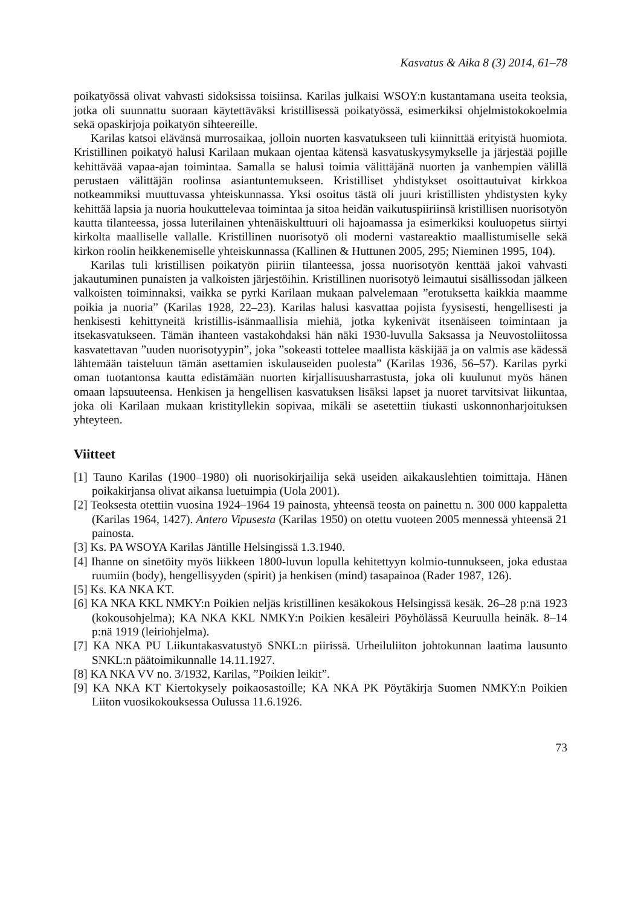Kasvatus & Aika 8 (3) 2014, 61–78
poikatyössä olivat vahvasti sidoksissa toisiinsa. Karilas julkaisi WSOY:n kustantamana useita teoksia, jotka oli suunnattu suoraan käytettäväksi kristillisessä poikatyössä, esimerkiksi ohjelmistokokoelmia sekä opaskirjoja poikatyön sihteereille.
Karilas katsoi elävänsä murrosaikaa, jolloin nuorten kasvatukseen tuli kiinnittää erityistä huomiota. Kristillinen poikatyö halusi Karilaan mukaan ojentaa kätensä kasvatuskysymykselle ja järjestää pojille kehittävää vapaa-ajan toimintaa. Samalla se halusi toimia välittäjänä nuorten ja vanhempien välillä perustaen välittäjän roolinsa asiantuntemukseen. Kristilliset yhdistykset osoittautuivat kirkkoa notkeammiksi muuttuvassa yhteiskunnassa. Yksi osoitus tästä oli juuri kristillisten yhdistysten kyky kehittää lapsia ja nuoria houkuttelevaa toimintaa ja sitoa heidän vaikutuspiiriinsä kristillisen nuorisotyön kautta tilanteessa, jossa luterilainen yhtenäiskulttuuri oli hajoamassa ja esimerkiksi kouluopetus siirtyi kirkolta maalliselle vallalle. Kristillinen nuorisotyö oli moderni vastareaktio maallistumiselle sekä kirkon roolin heikkenemiselle yhteiskunnassa (Kallinen & Huttunen 2005, 295; Nieminen 1995, 104).
Karilas tuli kristillisen poikatyön piiriin tilanteessa, jossa nuorisotyön kenttää jakoi vahvasti jakautuminen punaisten ja valkoisten järjestöihin. Kristillinen nuorisotyö leimautui sisällissodan jälkeen valkoisten toiminnaksi, vaikka se pyrki Karilaan mukaan palvelemaan ”erotuksetta kaikkia maamme poikia ja nuoria” (Karilas 1928, 22–23). Karilas halusi kasvattaa pojista fyysisesti, hengellisesti ja henkisesti kehittyneitä kristillis-isänmaallisia miehiä, jotka kykenivät itsenäiseen toimintaan ja itsekasvatukseen. Tämän ihanteen vastakohdaksi hän näki 1930-luvulla Saksassa ja Neuvostoliitossa kasvatettavan ”uuden nuorisotyypin”, joka ”sokeasti tottelee maallista käskijää ja on valmis ase kädessä lähtemään taisteluun tämän asettamien iskulauseiden puolesta” (Karilas 1936, 56–57). Karilas pyrki oman tuotantonsa kautta edistämään nuorten kirjallisuusharrastusta, joka oli kuulunut myös hänen omaan lapsuuteensa. Henkisen ja hengellisen kasvatuksen lisäksi lapset ja nuoret tarvitsivat liikuntaa, joka oli Karilaan mukaan kristityllekin sopivaa, mikäli se asetettiin tiukasti uskonnonharjoituksen yhteyteen.
Viitteet
[1] Tauno Karilas (1900–1980) oli nuorisokirjailija sekä useiden aikakauslehtien toimittaja. Hänen poikakirjansa olivat aikansa luetuimpia (Uola 2001).
[2] Teoksesta otettiin vuosina 1924–1964 19 painosta, yhteensä teosta on painettu n. 300 000 kappaletta (Karilas 1964, 1427). Antero Vipusesta (Karilas 1950) on otettu vuoteen 2005 mennessä yhteensä 21 painosta.
[3] Ks. PA WSOYA Karilas Jäntille Helsingissä 1.3.1940.
[4] Ihanne on sinetöity myös liikkeen 1800-luvun lopulla kehitettyyn kolmio-tunnukseen, joka edustaa ruumiin (body), hengellisyyden (spirit) ja henkisen (mind) tasapainoa (Rader 1987, 126).
[5] Ks. KA NKA KT.
[6] KA NKA KKL NMKY:n Poikien neljäs kristillinen kesäkokous Helsingissä kesäk. 26–28 p:nä 1923 (kokousohjelma); KA NKA KKL NMKY:n Poikien kesäleiri Pöyhölässä Keuruulla heinäk. 8–14 p:nä 1919 (leiriohjelma).
[7] KA NKA PU Liikuntakasvatustyö SNKL:n piirissä. Urheiluliiton johtokunnan laatima lausunto SNKL:n päätoimikunnalle 14.11.1927.
[8] KA NKA VV no. 3/1932, Karilas, ”Poikien leikit”.
[9] KA NKA KT Kiertokysely poikaosastoille; KA NKA PK Pöytäkirja Suomen NMKY:n Poikien Liiton vuosikokouksessa Oulussa 11.6.1926.
73